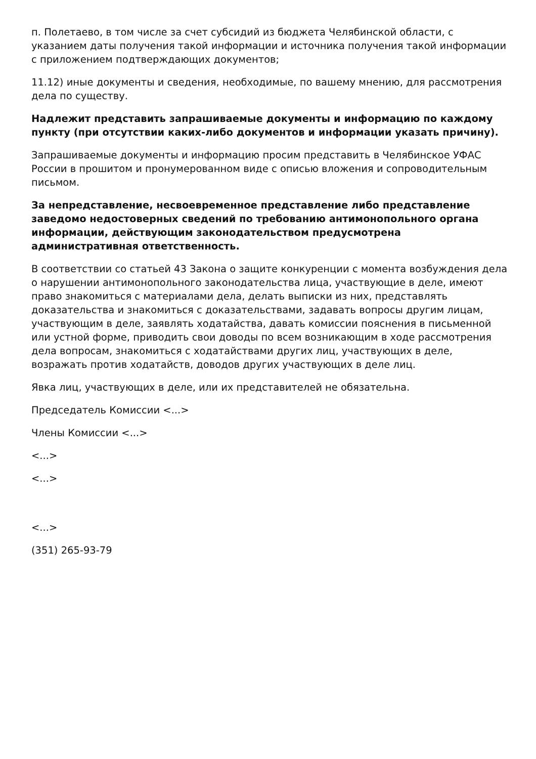п. Полетаево, в том числе за счет субсидий из бюджета Челябинской области, с указанием даты получения такой информации и источника получения такой информации с приложением подтверждающих документов;
11.12) иные документы и сведения, необходимые, по вашему мнению, для рассмотрения дела по существу.
Надлежит представить запрашиваемые документы и информацию по каждому пункту (при отсутствии каких-либо документов и информации указать причину).
Запрашиваемые документы и информацию просим представить в Челябинское УФАС России в прошитом и пронумерованном виде с описью вложения и сопроводительным письмом.
За непредставление, несвоевременное представление либо представление заведомо недостоверных сведений по требованию антимонопольного органа информации, действующим законодательством предусмотрена административная ответственность.
В соответствии со статьей 43 Закона о защите конкуренции с момента возбуждения дела о нарушении антимонопольного законодательства лица, участвующие в деле, имеют право знакомиться с материалами дела, делать выписки из них, представлять доказательства и знакомиться с доказательствами, задавать вопросы другим лицам, участвующим в деле, заявлять ходатайства, давать комиссии пояснения в письменной или устной форме, приводить свои доводы по всем возникающим в ходе рассмотрения дела вопросам, знакомиться с ходатайствами других лиц, участвующих в деле, возражать против ходатайств, доводов других участвующих в деле лиц.
Явка лиц, участвующих в деле, или их представителей не обязательна.
Председатель Комиссии <...>
Члены Комиссии <...>
<...>
<...>
<...>
(351) 265-93-79